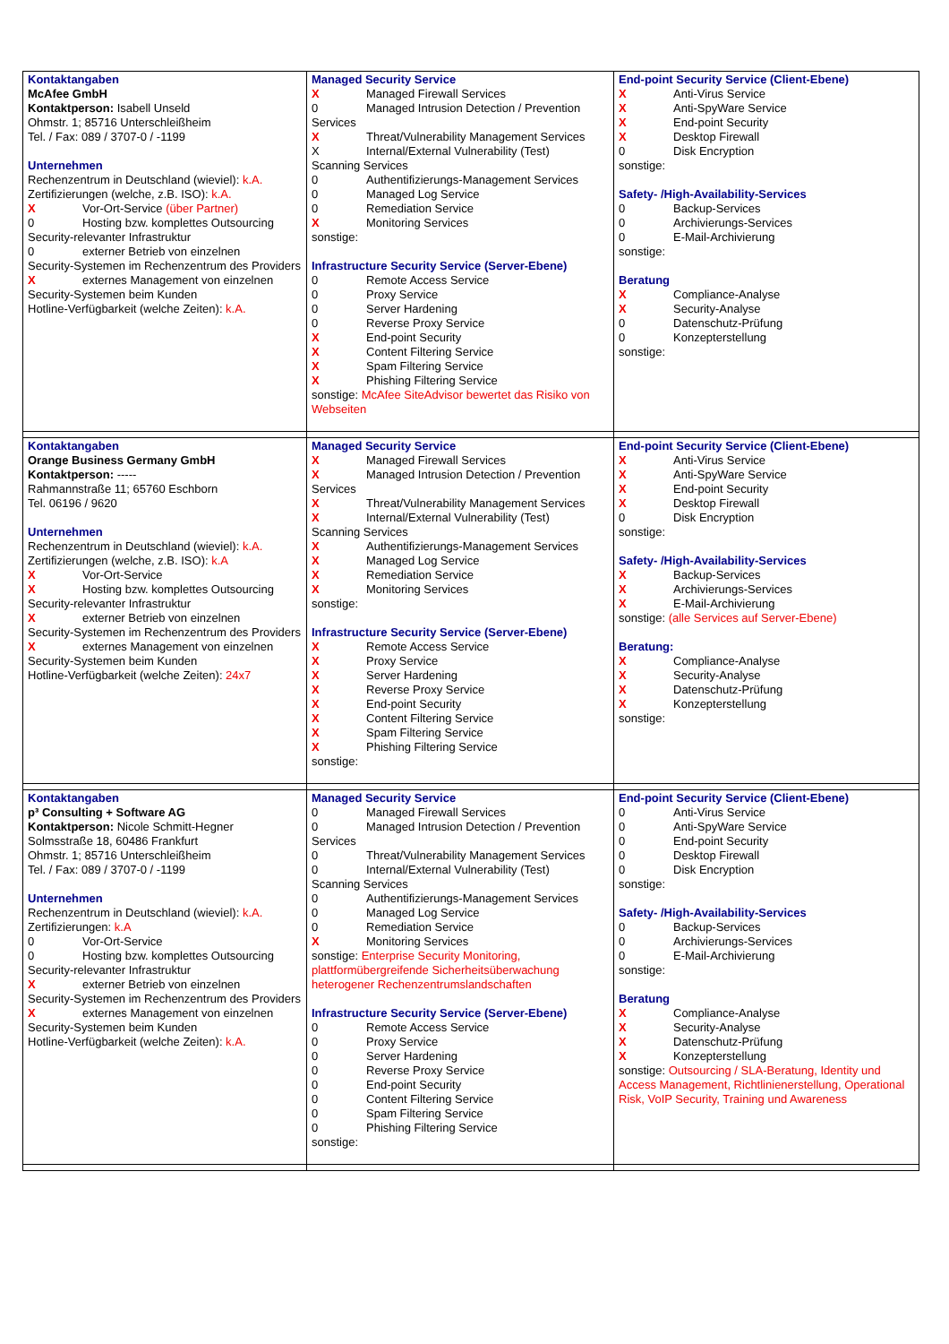| Kontaktangaben McAfee GmbH Kontaktperson: Isabell Unseld Ohmstr. 1; 85716 Unterschleißheim Tel. / Fax: 089 / 3707-0 / -1199 Unternehmen Rechenzentrum in Deutschland (wieviel): k.A. Zertifizierungen (welche, z.B. ISO): k.A. X Vor-Ort-Service (über Partner) 0 Hosting bzw. komplettes Outsourcing Security-relevanter Infrastruktur 0 externer Betrieb von einzelnen Security-Systemen im Rechenzentrum des Providers X externes Management von einzelnen Security-Systemen beim Kunden Hotline-Verfügbarkeit (welche Zeiten): k.A. | Managed Security Service X Managed Firewall Services 0 Managed Intrusion Detection / Prevention Services X Threat/Vulnerability Management Services X Internal/External Vulnerability (Test) Scanning Services 0 Authentifizierungs-Management Services 0 Managed Log Service 0 Remediation Service X Monitoring Services sonstige: Infrastructure Security Service (Server-Ebene) 0 Remote Access Service 0 Proxy Service 0 Server Hardening 0 Reverse Proxy Service X End-point Security X Content Filtering Service X Spam Filtering Service X Phishing Filtering Service sonstige: McAfee SiteAdvisor bewertet das Risiko von Webseiten | End-point Security Service (Client-Ebene) X Anti-Virus Service X Anti-SpyWare Service X End-point Security X Desktop Firewall 0 Disk Encryption sonstige: Safety- /High-Availability-Services 0 Backup-Services 0 Archivierungs-Services 0 E-Mail-Archivierung sonstige: Beratung X Compliance-Analyse X Security-Analyse 0 Datenschutz-Prüfung 0 Konzepterstellung sonstige: |
| Kontaktangaben Orange Business Germany GmbH Kontaktperson: ----- Rahmannstraße 11; 65760 Eschborn Tel. 06196 / 9620 Unternehmen Rechenzentrum in Deutschland (wieviel): k.A. Zertifizierungen (welche, z.B. ISO): k.A X Vor-Ort-Service X Hosting bzw. komplettes Outsourcing Security-relevanter Infrastruktur X externer Betrieb von einzelnen Security-Systemen im Rechenzentrum des Providers X externes Management von einzelnen Security-Systemen beim Kunden Hotline-Verfügbarkeit (welche Zeiten): 24x7 | Managed Security Service X Managed Firewall Services X Managed Intrusion Detection / Prevention Services X Threat/Vulnerability Management Services X Internal/External Vulnerability (Test) Scanning Services X Authentifizierungs-Management Services X Managed Log Service X Remediation Service X Monitoring Services sonstige: Infrastructure Security Service (Server-Ebene) X Remote Access Service X Proxy Service X Server Hardening X Reverse Proxy Service X End-point Security X Content Filtering Service X Spam Filtering Service X Phishing Filtering Service sonstige: | End-point Security Service (Client-Ebene) X Anti-Virus Service X Anti-SpyWare Service X End-point Security X Desktop Firewall 0 Disk Encryption sonstige: Safety- /High-Availability-Services X Backup-Services X Archivierungs-Services X E-Mail-Archivierung sonstige: (alle Services auf Server-Ebene) Beratung: X Compliance-Analyse X Security-Analyse X Datenschutz-Prüfung X Konzepterstellung sonstige: |
| Kontaktangaben p³ Consulting + Software AG Kontaktperson: Nicole Schmitt-Hegner Solmsstraße 18, 60486 Frankfurt Ohmstr. 1; 85716 Unterschleißheim Tel. / Fax: 089 / 3707-0 / -1199 Unternehmen Rechenzentrum in Deutschland (wieviel): k.A. Zertifizierungen: k.A 0 Vor-Ort-Service 0 Hosting bzw. komplettes Outsourcing Security-relevanter Infrastruktur X externer Betrieb von einzelnen Security-Systemen im Rechenzentrum des Providers X externes Management von einzelnen Security-Systemen beim Kunden Hotline-Verfügbarkeit (welche Zeiten): k.A. | Managed Security Service 0 Managed Firewall Services 0 Managed Intrusion Detection / Prevention Services 0 Threat/Vulnerability Management Services 0 Internal/External Vulnerability (Test) Scanning Services 0 Authentifizierungs-Management Services 0 Managed Log Service 0 Remediation Service X Monitoring Services sonstige: Enterprise Security Monitoring, plattformübergreifende Sicherheitsüberwachung heterogener Rechenzentrumslandschaften Infrastructure Security Service (Server-Ebene) 0 Remote Access Service 0 Proxy Service 0 Server Hardening 0 Reverse Proxy Service 0 End-point Security 0 Content Filtering Service 0 Spam Filtering Service 0 Phishing Filtering Service sonstige: | End-point Security Service (Client-Ebene) 0 Anti-Virus Service 0 Anti-SpyWare Service 0 End-point Security 0 Desktop Firewall 0 Disk Encryption sonstige: Safety- /High-Availability-Services 0 Backup-Services 0 Archivierungs-Services 0 E-Mail-Archivierung sonstige: Beratung X Compliance-Analyse X Security-Analyse X Datenschutz-Prüfung X Konzepterstellung sonstige: Outsourcing / SLA-Beratung, Identity und Access Management, Richtlinienerstellung, Operational Risk, VoIP Security, Training und Awareness |